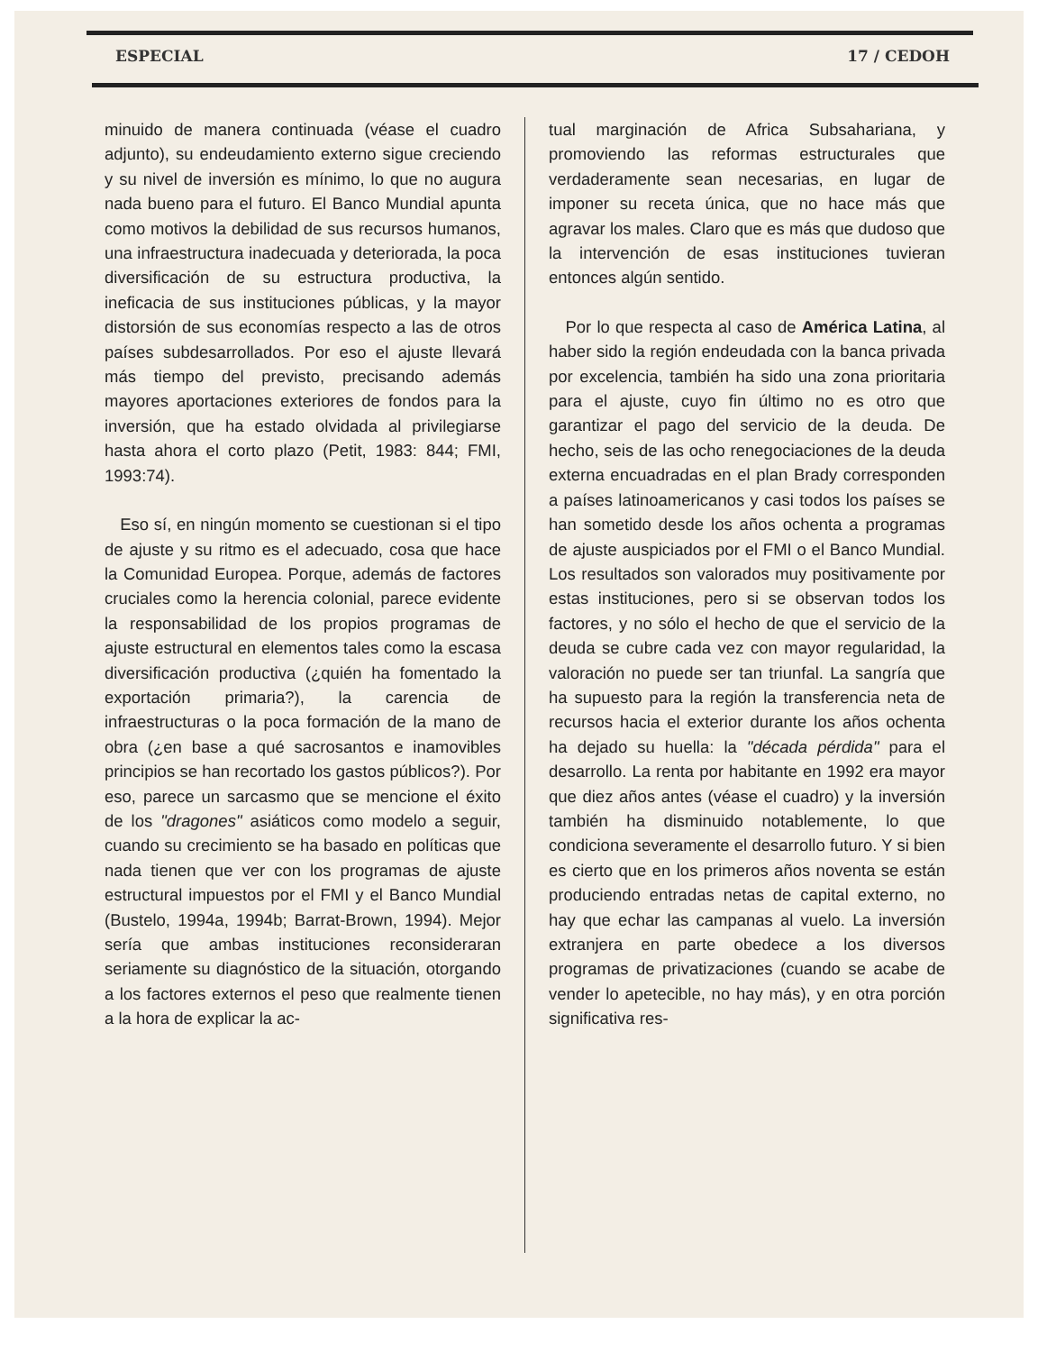ESPECIAL 17 / CEDOH
minuido de manera continuada (véase el cuadro adjunto), su endeudamiento externo sigue creciendo y su nivel de inversión es mínimo, lo que no augura nada bueno para el futuro. El Banco Mundial apunta como motivos la debilidad de sus recursos humanos, una infraestructura inadecuada y deteriorada, la poca diversificación de su estructura productiva, la ineficacia de sus instituciones públicas, y la mayor distorsión de sus economías respecto a las de otros países subdesarrollados. Por eso el ajuste llevará más tiempo del previsto, precisando además mayores aportaciones exteriores de fondos para la inversión, que ha estado olvidada al privilegiarse hasta ahora el corto plazo (Petit, 1983: 844; FMI, 1993:74).
Eso sí, en ningún momento se cuestionan si el tipo de ajuste y su ritmo es el adecuado, cosa que hace la Comunidad Europea. Porque, además de factores cruciales como la herencia colonial, parece evidente la responsabilidad de los propios programas de ajuste estructural en elementos tales como la escasa diversificación productiva (¿quién ha fomentado la exportación primaria?), la carencia de infraestructuras o la poca formación de la mano de obra (¿en base a qué sacrosantos e inamovibles principios se han recortado los gastos públicos?). Por eso, parece un sarcasmo que se mencione el éxito de los "dragones" asiáticos como modelo a seguir, cuando su crecimiento se ha basado en políticas que nada tienen que ver con los programas de ajuste estructural impuestos por el FMI y el Banco Mundial (Bustelo, 1994a, 1994b; Barrat-Brown, 1994). Mejor sería que ambas instituciones reconsideraran seriamente su diagnóstico de la situación, otorgando a los factores externos el peso que realmente tienen a la hora de explicar la ac-
tual marginación de Africa Subsahariana, y promoviendo las reformas estructurales que verdaderamente sean necesarias, en lugar de imponer su receta única, que no hace más que agravar los males. Claro que es más que dudoso que la intervención de esas instituciones tuvieran entonces algún sentido.
Por lo que respecta al caso de América Latina, al haber sido la región endeudada con la banca privada por excelencia, también ha sido una zona prioritaria para el ajuste, cuyo fin último no es otro que garantizar el pago del servicio de la deuda. De hecho, seis de las ocho renegociaciones de la deuda externa encuadradas en el plan Brady corresponden a países latinoamericanos y casi todos los países se han sometido desde los años ochenta a programas de ajuste auspiciados por el FMI o el Banco Mundial. Los resultados son valorados muy positivamente por estas instituciones, pero si se observan todos los factores, y no sólo el hecho de que el servicio de la deuda se cubre cada vez con mayor regularidad, la valoración no puede ser tan triunfal. La sangría que ha supuesto para la región la transferencia neta de recursos hacia el exterior durante los años ochenta ha dejado su huella: la "década pérdida" para el desarrollo. La renta por habitante en 1992 era mayor que diez años antes (véase el cuadro) y la inversión también ha disminuido notablemente, lo que condiciona severamente el desarrollo futuro. Y si bien es cierto que en los primeros años noventa se están produciendo entradas netas de capital externo, no hay que echar las campanas al vuelo. La inversión extranjera en parte obedece a los diversos programas de privatizaciones (cuando se acabe de vender lo apetecible, no hay más), y en otra porción significativa res-